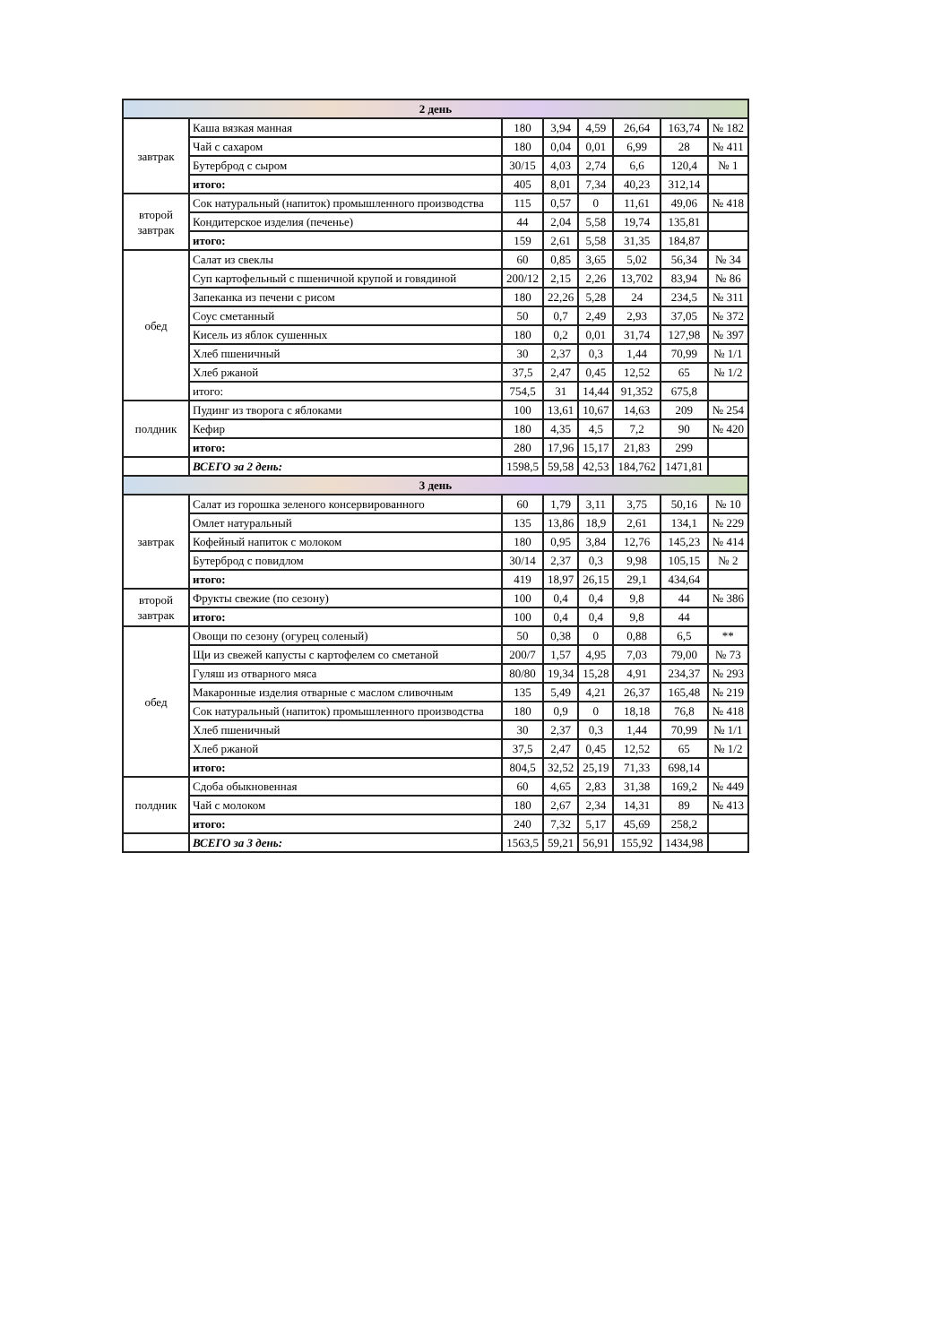| 2 день | | | | | | | |
| --- | --- | --- | --- | --- | --- | --- | --- |
| завтрак | Каша вязкая манная | 180 | 3,94 | 4,59 | 26,64 | 163,74 | № 182 |
| | Чай с сахаром | 180 | 0,04 | 0,01 | 6,99 | 28 | № 411 |
| | Бутерброд с сыром | 30/15 | 4,03 | 2,74 | 6,6 | 120,4 | № 1 |
| | итого: | 405 | 8,01 | 7,34 | 40,23 | 312,14 | |
| второй завтрак | Сок натуральный (напиток) промышленного производства | 115 | 0,57 | 0 | 11,61 | 49,06 | № 418 |
| | Кондитерское изделия (печенье) | 44 | 2,04 | 5,58 | 19,74 | 135,81 | |
| | итого: | 159 | 2,61 | 5,58 | 31,35 | 184,87 | |
| обед | Салат из свеклы | 60 | 0,85 | 3,65 | 5,02 | 56,34 | № 34 |
| | Суп картофельный с пшеничной крупой и говядиной | 200/12 | 2,15 | 2,26 | 13,702 | 83,94 | № 86 |
| | Запеканка из печени с рисом | 180 | 22,26 | 5,28 | 24 | 234,5 | № 311 |
| | Соус сметанный | 50 | 0,7 | 2,49 | 2,93 | 37,05 | № 372 |
| | Кисель из яблок сушенных | 180 | 0,2 | 0,01 | 31,74 | 127,98 | № 397 |
| | Хлеб пшеничный | 30 | 2,37 | 0,3 | 1,44 | 70,99 | № 1/1 |
| | Хлеб ржаной | 37,5 | 2,47 | 0,45 | 12,52 | 65 | № 1/2 |
| | итого: | 754,5 | 31 | 14,44 | 91,352 | 675,8 | |
| полдник | Пудинг из творога с яблоками | 100 | 13,61 | 10,67 | 14,63 | 209 | № 254 |
| | Кефир | 180 | 4,35 | 4,5 | 7,2 | 90 | № 420 |
| | итого: | 280 | 17,96 | 15,17 | 21,83 | 299 | |
| | ВСЕГО за 2 день: | 1598,5 | 59,58 | 42,53 | 184,762 | 1471,81 | |
| 3 день | | | | | | | |
| завтрак | Салат из горошка зеленого консервированного | 60 | 1,79 | 3,11 | 3,75 | 50,16 | № 10 |
| | Омлет натуральный | 135 | 13,86 | 18,9 | 2,61 | 134,1 | № 229 |
| | Кофейный напиток с молоком | 180 | 0,95 | 3,84 | 12,76 | 145,23 | № 414 |
| | Бутерброд с повидлом | 30/14 | 2,37 | 0,3 | 9,98 | 105,15 | № 2 |
| | итого: | 419 | 18,97 | 26,15 | 29,1 | 434,64 | |
| второй завтрак | Фрукты свежие (по сезону) | 100 | 0,4 | 0,4 | 9,8 | 44 | № 386 |
| | итого: | 100 | 0,4 | 0,4 | 9,8 | 44 | |
| обед | Овощи по сезону (огурец соленый) | 50 | 0,38 | 0 | 0,88 | 6,5 | ** |
| | Щи из свежей капусты с картофелем со сметаной | 200/7 | 1,57 | 4,95 | 7,03 | 79,00 | № 73 |
| | Гуляш из отварного мяса | 80/80 | 19,34 | 15,28 | 4,91 | 234,37 | № 293 |
| | Макаронные изделия отварные с маслом сливочным | 135 | 5,49 | 4,21 | 26,37 | 165,48 | № 219 |
| | Сок натуральный (напиток) промышленного производства | 180 | 0,9 | 0 | 18,18 | 76,8 | № 418 |
| | Хлеб пшеничный | 30 | 2,37 | 0,3 | 1,44 | 70,99 | № 1/1 |
| | Хлеб ржаной | 37,5 | 2,47 | 0,45 | 12,52 | 65 | № 1/2 |
| | итого: | 804,5 | 32,52 | 25,19 | 71,33 | 698,14 | |
| полдник | Сдоба обыкновенная | 60 | 4,65 | 2,83 | 31,38 | 169,2 | № 449 |
| | Чай с молоком | 180 | 2,67 | 2,34 | 14,31 | 89 | № 413 |
| | итого: | 240 | 7,32 | 5,17 | 45,69 | 258,2 | |
| | ВСЕГО за 3 день: | 1563,5 | 59,21 | 56,91 | 155,92 | 1434,98 | |